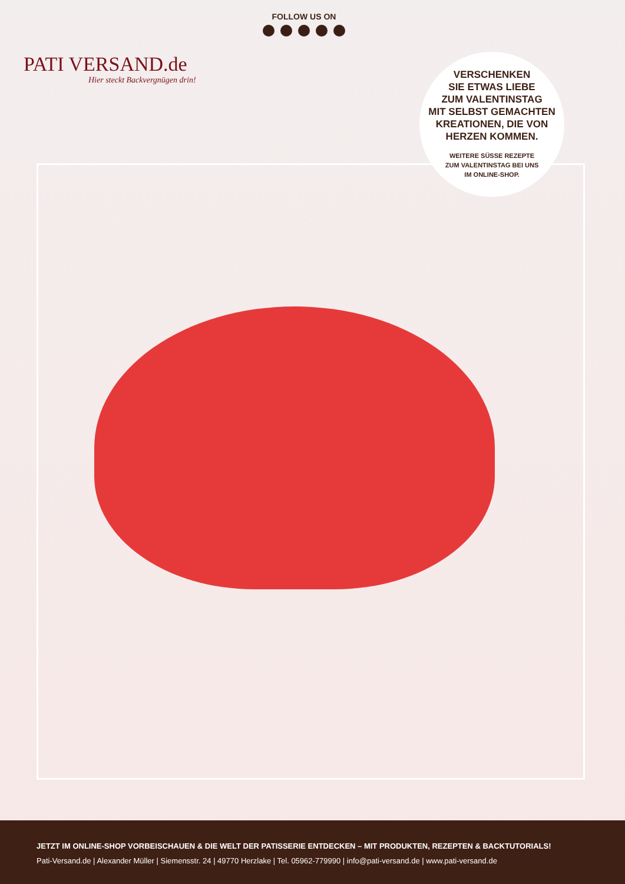PATI VERSAND.de
Hier steckt Backvergnügen drin!
FOLLOW US ON
VERSCHENKEN
SIE ETWAS LIEBE
ZUM VALENTINSTAG
MIT SELBST GEMACHTEN
KREATIONEN, DIE VON
HERZEN KOMMEN.
WEITERE SÜSSE REZEPTE
ZUM VALENTINSTAG BEI UNS
IM ONLINE-SHOP.
JETZT IM ONLINE-SHOP VORBEISCHAUEN & DIE WELT DER PATISSERIE ENTDECKEN – MIT PRODUKTEN, REZEPTEN & BACKTUTORIALS!
Pati-Versand.de | Alexander Müller | Siemensstr. 24 | 49770 Herzlake | Tel. 05962-779990 | info@pati-versand.de | www.pati-versand.de